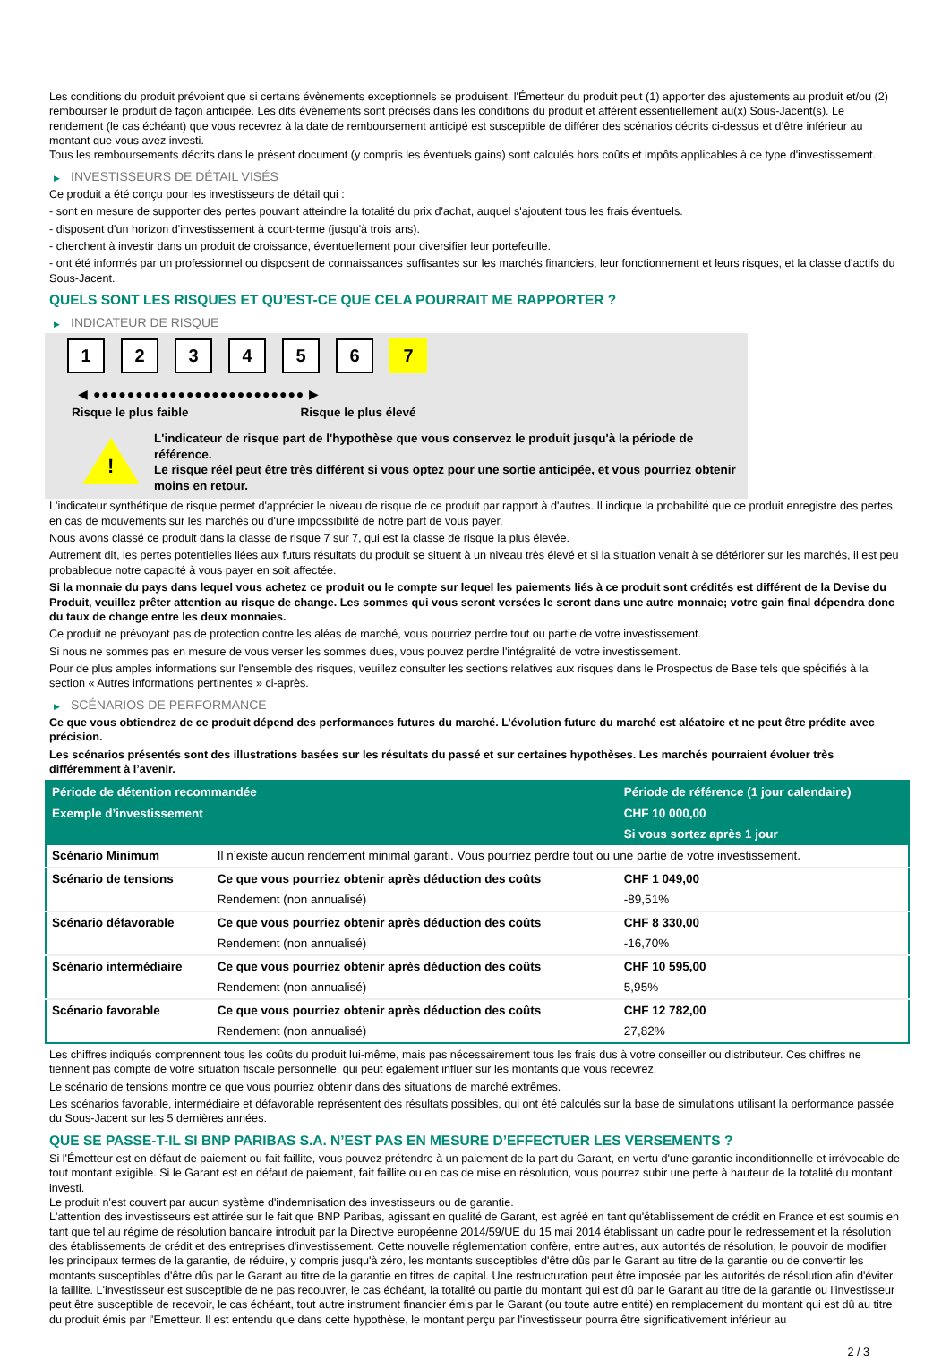Les conditions du produit prévoient que si certains évènements exceptionnels se produisent, l'Émetteur du produit peut (1) apporter des ajustements au produit et/ou (2) rembourser le produit de façon anticipée. Les dits évènements sont précisés dans les conditions du produit et afférent essentiellement au(x) Sous-Jacent(s). Le rendement (le cas échéant) que vous recevrez à la date de remboursement anticipé est susceptible de différer des scénarios décrits ci-dessus et d’être inférieur au montant que vous avez investi.
Tous les remboursements décrits dans le présent document (y compris les éventuels gains) sont calculés hors coûts et impôts applicables à ce type d'investissement.
▶ INVESTISSEURS DE DÉTAIL VISÉS
Ce produit a été conçu pour les investisseurs de détail qui :
- sont en mesure de supporter des pertes pouvant atteindre la totalité du prix d'achat, auquel s'ajoutent tous les frais éventuels.
- disposent d'un horizon d'investissement à court-terme (jusqu'à trois ans).
- cherchent à investir dans un produit de croissance, éventuellement pour diversifier leur portefeuille.
- ont été informés par un professionnel ou disposent de connaissances suffisantes sur les marchés financiers, leur fonctionnement et leurs risques, et la classe d'actifs du Sous-Jacent.
QUELS SONT LES RISQUES ET QU’EST-CE QUE CELA POURRAIT ME RAPPORTER ?
▶ INDICATEUR DE RISQUE
1 2 3 4 5 6 7
◀ ●●●●●●●●●●●●●●●●●●●●●●●●● ▶
Risque le plus faible Risque le plus élevé
!
L'indicateur de risque part de l'hypothèse que vous conservez le produit jusqu'à la période de référence.
Le risque réel peut être très différent si vous optez pour une sortie anticipée, et vous pourriez obtenir moins en retour.
L'indicateur synthétique de risque permet d'apprécier le niveau de risque de ce produit par rapport à d'autres. Il indique la probabilité que ce produit enregistre des pertes en cas de mouvements sur les marchés ou d'une impossibilité de notre part de vous payer.
Nous avons classé ce produit dans la classe de risque 7 sur 7, qui est la classe de risque la plus élevée.
Autrement dit, les pertes potentielles liées aux futurs résultats du produit se situent à un niveau très élevé et si la situation venait à se détériorer sur les marchés, il est peu probableque notre capacité à vous payer en soit affectée.
Si la monnaie du pays dans lequel vous achetez ce produit ou le compte sur lequel les paiements liés à ce produit sont crédités est différent de la Devise du Produit, veuillez prêter attention au risque de change. Les sommes qui vous seront versées le seront dans une autre monnaie; votre gain final dépendra donc du taux de change entre les deux monnaies.
Ce produit ne prévoyant pas de protection contre les aléas de marché, vous pourriez perdre tout ou partie de votre investissement.
Si nous ne sommes pas en mesure de vous verser les sommes dues, vous pouvez perdre l'intégralité de votre investissement.
Pour de plus amples informations sur l'ensemble des risques, veuillez consulter les sections relatives aux risques dans le Prospectus de Base tels que spécifiés à la section « Autres informations pertinentes » ci-après.
▶ SCÉNARIOS DE PERFORMANCE
Ce que vous obtiendrez de ce produit dépend des performances futures du marché. L’évolution future du marché est aléatoire et ne peut être prédite avec précision.
Les scénarios présentés sont des illustrations basées sur les résultats du passé et sur certaines hypothèses. Les marchés pourraient évoluer très différemment à l’avenir.
| Période de détention recommandée | | Période de référence (1 jour calendaire) |
| --- | --- | --- |
| Exemple d’investissement | | CHF 10 000,00 |
| | | Si vous sortez après 1 jour |
| Scénario Minimum | Il n’existe aucun rendement minimal garanti. Vous pourriez perdre tout ou une partie de votre investissement. | |
| Scénario de tensions | Ce que vous pourriez obtenir après déduction des coûts | CHF 1 049,00 |
| | Rendement (non annualisé) | -89,51% |
| Scénario défavorable | Ce que vous pourriez obtenir après déduction des coûts | CHF 8 330,00 |
| | Rendement (non annualisé) | -16,70% |
| Scénario intermédiaire | Ce que vous pourriez obtenir après déduction des coûts | CHF 10 595,00 |
| | Rendement (non annualisé) | 5,95% |
| Scénario favorable | Ce que vous pourriez obtenir après déduction des coûts | CHF 12 782,00 |
| | Rendement (non annualisé) | 27,82% |
Les chiffres indiqués comprennent tous les coûts du produit lui-même, mais pas nécessairement tous les frais dus à votre conseiller ou distributeur. Ces chiffres ne tiennent pas compte de votre situation fiscale personnelle, qui peut également influer sur les montants que vous recevrez.
Le scénario de tensions montre ce que vous pourriez obtenir dans des situations de marché extrêmes.
Les scénarios favorable, intermédiaire et défavorable représentent des résultats possibles, qui ont été calculés sur la base de simulations utilisant la performance passée du Sous-Jacent sur les 5 dernières années.
QUE SE PASSE-T-IL SI BNP PARIBAS S.A. N’EST PAS EN MESURE D’EFFECTUER LES VERSEMENTS ?
Si l'Émetteur est en défaut de paiement ou fait faillite, vous pouvez prétendre à un paiement de la part du Garant, en vertu d'une garantie inconditionnelle et irrévocable de tout montant exigible. Si le Garant est en défaut de paiement, fait faillite ou en cas de mise en résolution, vous pourrez subir une perte à hauteur de la totalité du montant investi.
Le produit n'est couvert par aucun système d'indemnisation des investisseurs ou de garantie.
L'attention des investisseurs est attirée sur le fait que BNP Paribas, agissant en qualité de Garant, est agréé en tant qu'établissement de crédit en France et est soumis en tant que tel au régime de résolution bancaire introduit par la Directive européenne 2014/59/UE du 15 mai 2014 établissant un cadre pour le redressement et la résolution des établissements de crédit et des entreprises d'investissement. Cette nouvelle réglementation confère, entre autres, aux autorités de résolution, le pouvoir de modifier les principaux termes de la garantie, de réduire, y compris jusqu'à zéro, les montants susceptibles d'être dûs par le Garant au titre de la garantie ou de convertir les montants susceptibles d'être dûs par le Garant au titre de la garantie en titres de capital. Une restructuration peut être imposée par les autorités de résolution afin d'éviter la faillite. L'investisseur est susceptible de ne pas recouvrer, le cas échéant, la totalité ou partie du montant qui est dû par le Garant au titre de la garantie ou l'investisseur peut être susceptible de recevoir, le cas échéant, tout autre instrument financier émis par le Garant (ou toute autre entité) en remplacement du montant qui est dû au titre du produit émis par l'Emetteur. Il est entendu que dans cette hypothèse, le montant perçu par l'investisseur pourra être significativement inférieur au
2 / 3